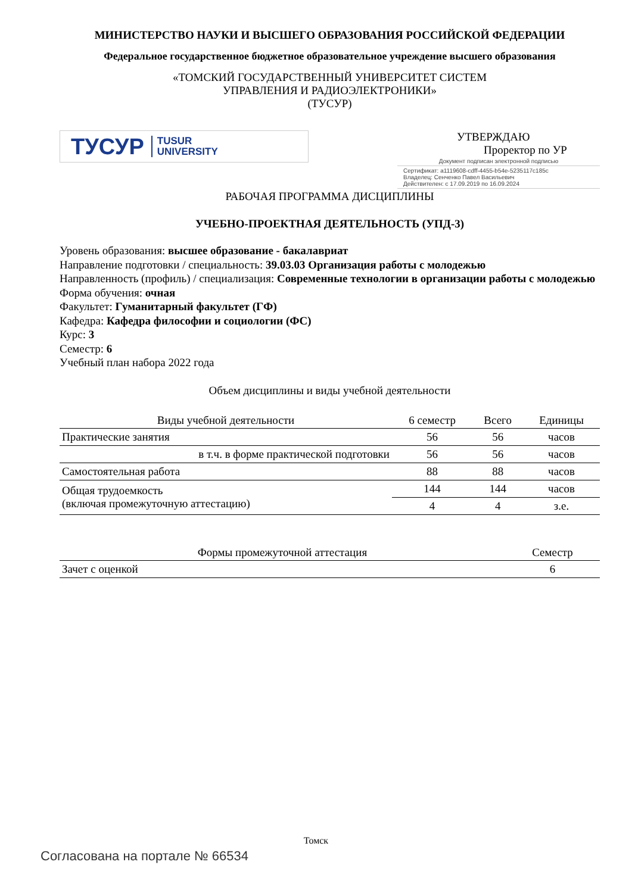МИНИСТЕРСТВО НАУКИ И ВЫСШЕГО ОБРАЗОВАНИЯ РОССИЙСКОЙ ФЕДЕРАЦИИ
Федеральное государственное бюджетное образовательное учреждение высшего образования
«ТОМСКИЙ ГОСУДАРСТВЕННЫЙ УНИВЕРСИТЕТ СИСТЕМ
УПРАВЛЕНИЯ И РАДИОЭЛЕКТРОНИКИ»
(ТУСУР)
ТУСУР TUSUR
UNIVERSITY
УТВЕРЖДАЮ
Проректор по УР
Документ подписан электронной подписью
Сертификат: a1119608-cdff-4455-b54e-5235117c185c
Владелец: Сенченко Павел Васильевич
Действителен: с 17.09.2019 по 16.09.2024
РАБОЧАЯ ПРОГРАММА ДИСЦИПЛИНЫ
УЧЕБНО-ПРОЕКТНАЯ ДЕЯТЕЛЬНОСТЬ (УПД-3)
Уровень образования: высшее образование - бакалавриат
Направление подготовки / специальность: 39.03.03 Организация работы с молодежью
Направленность (профиль) / специализация: Современные технологии в организации работы с молодежью
Форма обучения: очная
Факультет: Гуманитарный факультет (ГФ)
Кафедра: Кафедра философии и социологии (ФС)
Курс: 3
Семестр: 6
Учебный план набора 2022 года
Объем дисциплины и виды учебной деятельности
| Виды учебной деятельности | 6 семестр | Всего | Единицы |
| --- | --- | --- | --- |
| Практические занятия | 56 | 56 | часов |
| в т.ч. в форме практической подготовки | 56 | 56 | часов |
| Самостоятельная работа | 88 | 88 | часов |
| Общая трудоемкость (включая промежуточную аттестацию) | 144 | 144 | часов |
| | 4 | 4 | з.е. |
| Формы промежуточной аттестация | Семестр |
| --- | --- |
| Зачет с оценкой | 6 |
Томск
Согласована на портале № 66534